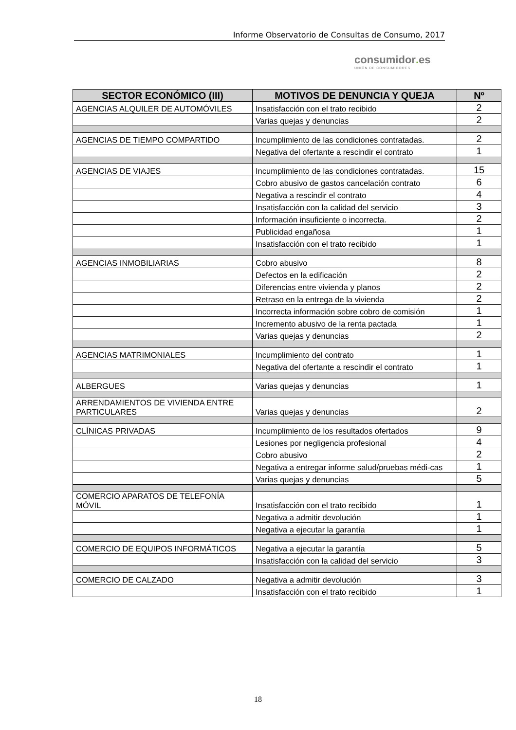Informe Observatorio de Consultas de Consumo, 2017
consumidor. es
UNIÓN DE CONSUMIDORES
| SECTOR ECONÓMICO (III) | MOTIVOS DE DENUNCIA Y QUEJA | Nº |
| --- | --- | --- |
| AGENCIAS ALQUILER DE AUTOMÓVILES | Insatisfacción con el trato recibido | 2 |
| | Varias quejas y denuncias | 2 |
| AGENCIAS DE TIEMPO COMPARTIDO | Incumplimiento de las condiciones contratadas. | 2 |
| | Negativa del ofertante a rescindir el contrato | 1 |
| AGENCIAS DE VIAJES | Incumplimiento de las condiciones contratadas. | 15 |
| | Cobro abusivo de gastos cancelación contrato | 6 |
| | Negativa a rescindir el contrato | 4 |
| | Insatisfacción con la calidad del servicio | 3 |
| | Información insuficiente o incorrecta. | 2 |
| | Publicidad engañosa | 1 |
| | Insatisfacción con el trato recibido | 1 |
| AGENCIAS INMOBILIARIAS | Cobro abusivo | 8 |
| | Defectos en la edificación | 2 |
| | Diferencias entre vivienda y planos | 2 |
| | Retraso en la entrega de la vivienda | 2 |
| | Incorrecta información sobre cobro de comisión | 1 |
| | Incremento abusivo de la renta pactada | 1 |
| | Varias quejas y denuncias | 2 |
| AGENCIAS MATRIMONIALES | Incumplimiento del contrato | 1 |
| | Negativa del ofertante a rescindir el contrato | 1 |
| ALBERGUES | Varias quejas y denuncias | 1 |
| ARRENDAMIENTOS DE VIVIENDA ENTRE PARTICULARES | Varias quejas y denuncias | 2 |
| CLÍNICAS PRIVADAS | Incumplimiento de los resultados ofertados | 9 |
| | Lesiones por negligencia profesional | 4 |
| | Cobro abusivo | 2 |
| | Negativa a entregar informe salud/pruebas médi-cas | 1 |
| | Varias quejas y denuncias | 5 |
| COMERCIO APARATOS DE TELEFONÍA MÓVIL | Insatisfacción con el trato recibido | 1 |
| | Negativa a admitir devolución | 1 |
| | Negativa a ejecutar la garantía | 1 |
| COMERCIO DE EQUIPOS INFORMÁTICOS | Negativa a ejecutar la garantía | 5 |
| | Insatisfacción con la calidad del servicio | 3 |
| COMERCIO DE CALZADO | Negativa a admitir devolución | 3 |
| | Insatisfacción con el trato recibido | 1 |
18